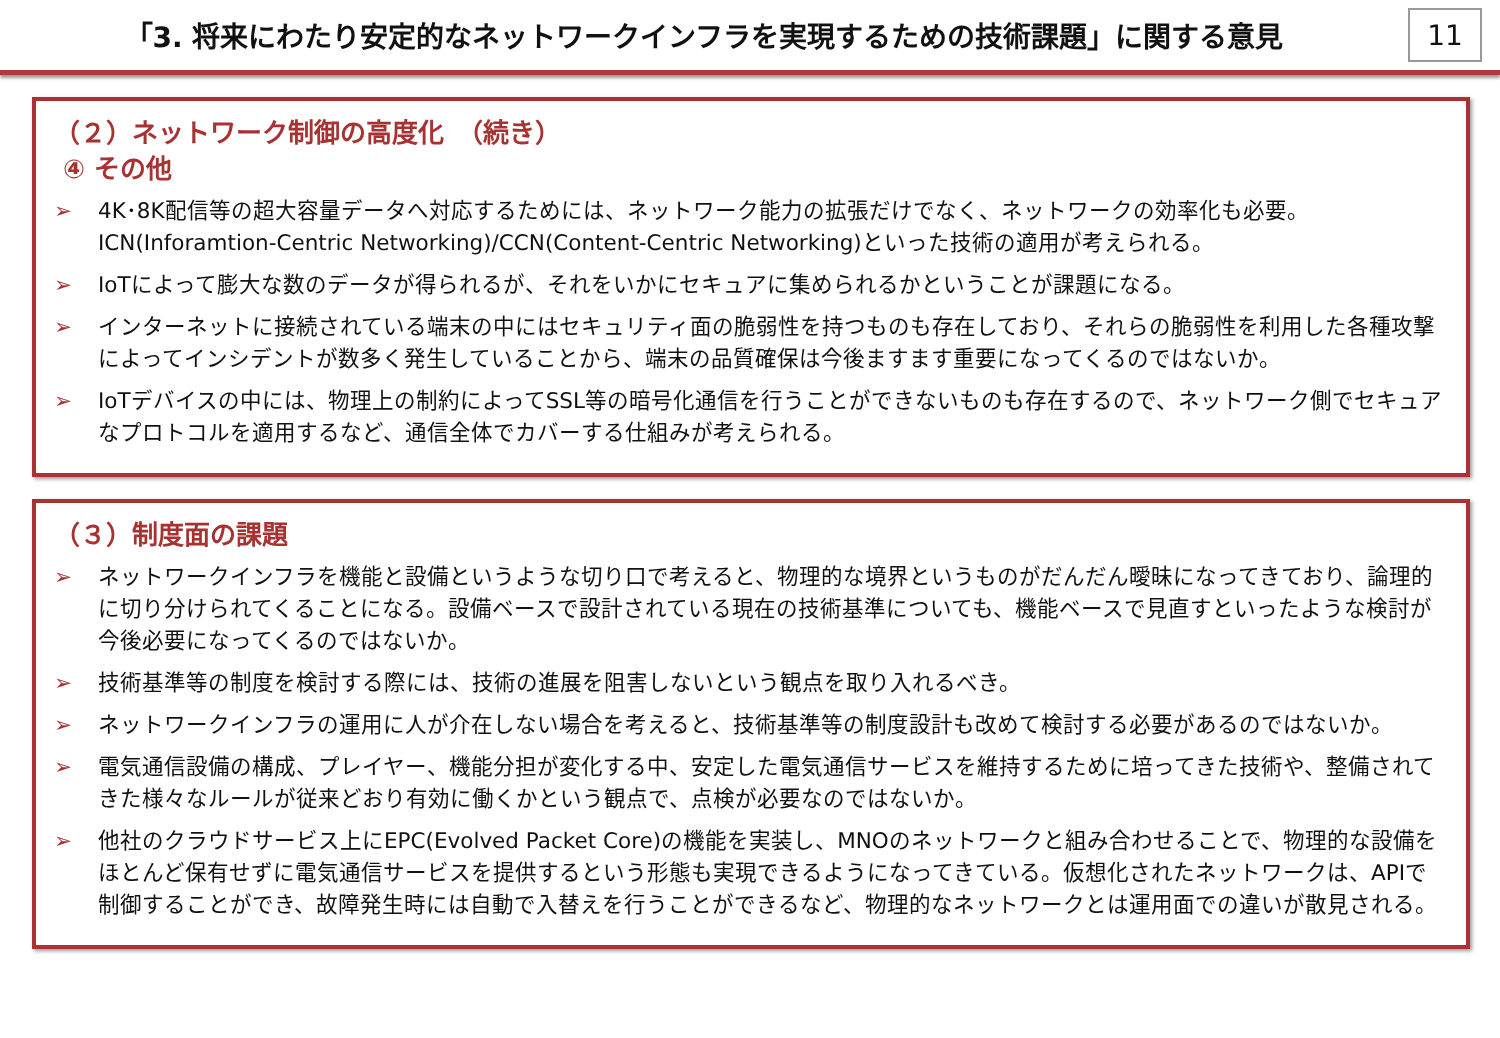「3. 将来にわたり安定的なネットワークインフラを実現するための技術課題」に関する意見
11
（２）ネットワーク制御の高度化　（続き）
④ その他
➢ 4K･8K配信等の超大容量データへ対応するためには、ネットワーク能力の拡張だけでなく、ネットワークの効率化も必要。ICN(Inforamtion-Centric Networking)/CCN(Content-Centric Networking)といった技術の適用が考えられる。
➢ IoTによって膨大な数のデータが得られるが、それをいかにセキュアに集められるかということが課題になる。
➢ インターネットに接続されている端末の中にはセキュリティ面の脆弱性を持つものも存在しており、それらの脆弱性を利用した各種攻撃によってインシデントが数多く発生していることから、端末の品質確保は今後ますます重要になってくるのではないか。
➢ IoTデバイスの中には、物理上の制約によってSSL等の暗号化通信を行うことができないものも存在するので、ネットワーク側でセキュアなプロトコルを適用するなど、通信全体でカバーする仕組みが考えられる。
（３）制度面の課題
➢ ネットワークインフラを機能と設備というような切り口で考えると、物理的な境界というものがだんだん曖昧になってきており、論理的に切り分けられてくることになる。設備ベースで設計されている現在の技術基準についても、機能ベースで見直すといったような検討が今後必要になってくるのではないか。
➢ 技術基準等の制度を検討する際には、技術の進展を阻害しないという観点を取り入れるべき。
➢ ネットワークインフラの運用に人が介在しない場合を考えると、技術基準等の制度設計も改めて検討する必要があるのではないか。
➢ 電気通信設備の構成、プレイヤー、機能分担が変化する中、安定した電気通信サービスを維持するために培ってきた技術や、整備されてきた様々なルールが従来どおり有効に働くかという観点で、点検が必要なのではないか。
➢ 他社のクラウドサービス上にEPC(Evolved Packet Core)の機能を実装し、MNOのネットワークと組み合わせることで、物理的な設備をほとんど保有せずに電気通信サービスを提供するという形態も実現できるようになってきている。仮想化されたネットワークは、APIで制御することができ、故障発生時には自動で入替えを行うことができるなど、物理的なネットワークとは運用面での違いが散見される。